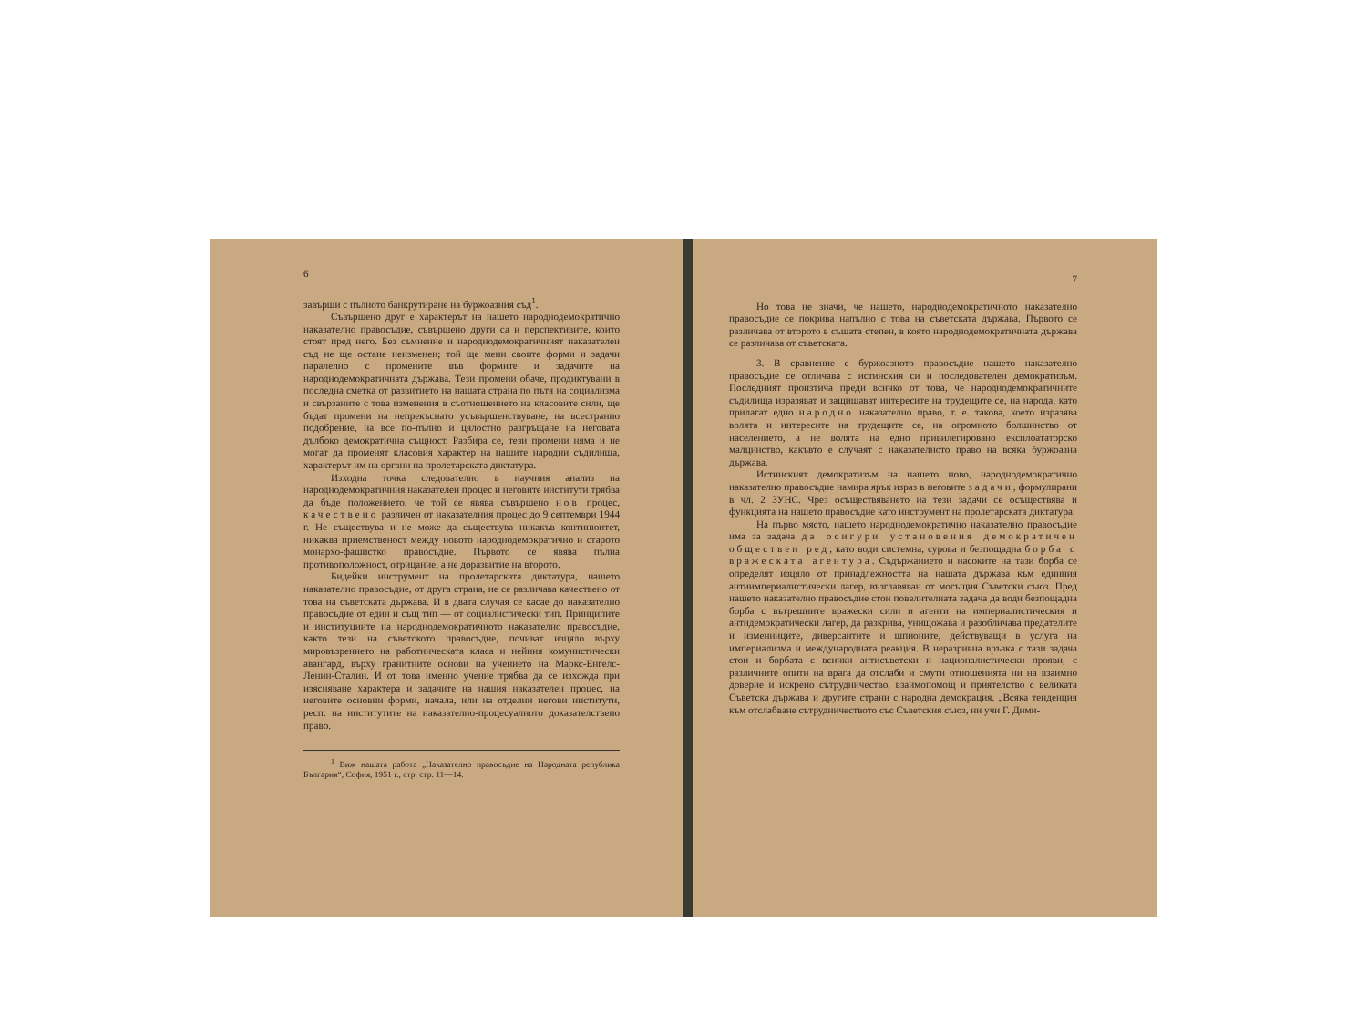6
завърши с пълното банкрутиране на буржоазния съд<sup>1</sup>.
Съвършено друг е характерът на нашето народнодемократично наказателно правосъдие, съвършено други са и перспективите, които стоят пред него. Без съмнение и народнодемократичният наказателен съд не ще остане неизменен; той ще мени своите форми и задачи паралелно с промените във формите и задачите на народнодемократичната държава. Тези промени обаче, продиктувани в последна сметка от развитието на нашата страна по пътя на социализма и свързаните с това изменения в съотношението на класовите сили, ще бъдат промени на непрекъснато усъвършенствуване, на всестранно подобрение, на все по-пълно и цялостно разгръщане на неговата дълбоко демократична същност. Разбира се, тези промени няма и не могат да променят класовия характер на нашите народни съдилища, характерът им на органи на пролетарската диктатура.
Изходна точка следователно в научния анализ на народнодемократичния наказателен процес и неговите институти трябва да бъде положението, че той се явява съвършено нов процес, качествено различен от наказателния процес до 9 септември 1944 г. Не съществува и не може да съществува никакъв континюитет, никаква приемственост между новото народнодемократично и старото монархо-фашистко правосъдие. Първото се явява пълна противоположност, отрицание, а не доразвитие на второто.
Бидейки инструмент на пролетарската диктатура, нашето наказателно правосъдие, от друга страна, не се различава качествено от това на съветската държава. И в двата случая се касае до наказателно правосъдие от един и същ тип — от социалистически тип. Принципите и институциите на народнодемократичното наказателно правосъдие, както тези на съветското правосъдие, почиват изцяло върху мировъзрението на работническата класа и нейния комунистически авангард, върху гранитните основи на учението на Маркс-Енгелс-Ленин-Сталин. И от това именно учение трябва да се изхожда при изясняване характера и задачите на нашия наказателен процес, на неговите основни форми, начала, или на отделни негови институти, респ. на институтите на наказателно-процесуалното доказателствено право.
<sup>1</sup> Виж нашата работа „Наказателно правосъдие на Народната република България“, София, 1951 г., стр. стр. 11—14.
7
Но това не значи, че нашето, народнодемократичното наказателно правосъдие се покрива напълно с това на съветската държава. Първото се различава от второто в същата степен, в която народнодемократичната държава се различава от съветската.
3. В сравнение с буржоазното правосъдие нашето наказателно правосъдие се отличава с истинския си и последователен демократизъм. Последният произтича преди всичко от това, че народнодемократичните съдилища изразяват и защищават интересите на трудещите се, на народа, като прилагат едно народно наказателно право, т. е. такова, което изразява волята и интересите на трудещите се, на огромното болшинство от населението, а не волята на едно привилегировано експлоататорско малцинство, какъвто е случаят с наказателното право на всяка буржоазна държава.
Истинският демократизъм на нашето ново, народнодемократично наказателно правосъдие намира ярък израз в неговите задачи, формулирани в чл. 2 ЗУНС. Чрез осъществяването на тези задачи се осъществява и функцията на нашето правосъдие като инструмент на пролетарската диктатура.
На първо място, нашето народнодемократично наказателно правосъдие има за задача да осигури установения демократичен обществен ред, като води системна, сурова и безпощадна борба с вражеската агентура. Съдържанието и насоките на тази борба се определят изцяло от принадлежността на нашата държава към единния антиимпериалистически лагер, възглавяван от могъщия Съветски съюз. Пред нашето наказателно правосъдие стои повелителната задача да води безпощадна борба с вътрешните вражески сили и агенти на империалистическия и антидемократически лагер, да разкрива, унищожава и разобличава предателите и изменниците, диверсантите и шпионите, действуващи в услуга на империализма и международната реакция. В неразривна връзка с тази задача стои и борбата с всички антисъветски и националистически прояви, с различните опити на врага да отслаби и смути отношенията ни на взаимно доверие и искрено сътрудничество, взаимопомощ и приятелство с великата Съветска държава и другите страни с народна демокрация. „Всяка тенденция към отслабване сътрудничеството със Съветския съюз, ни учи Г. Дими-